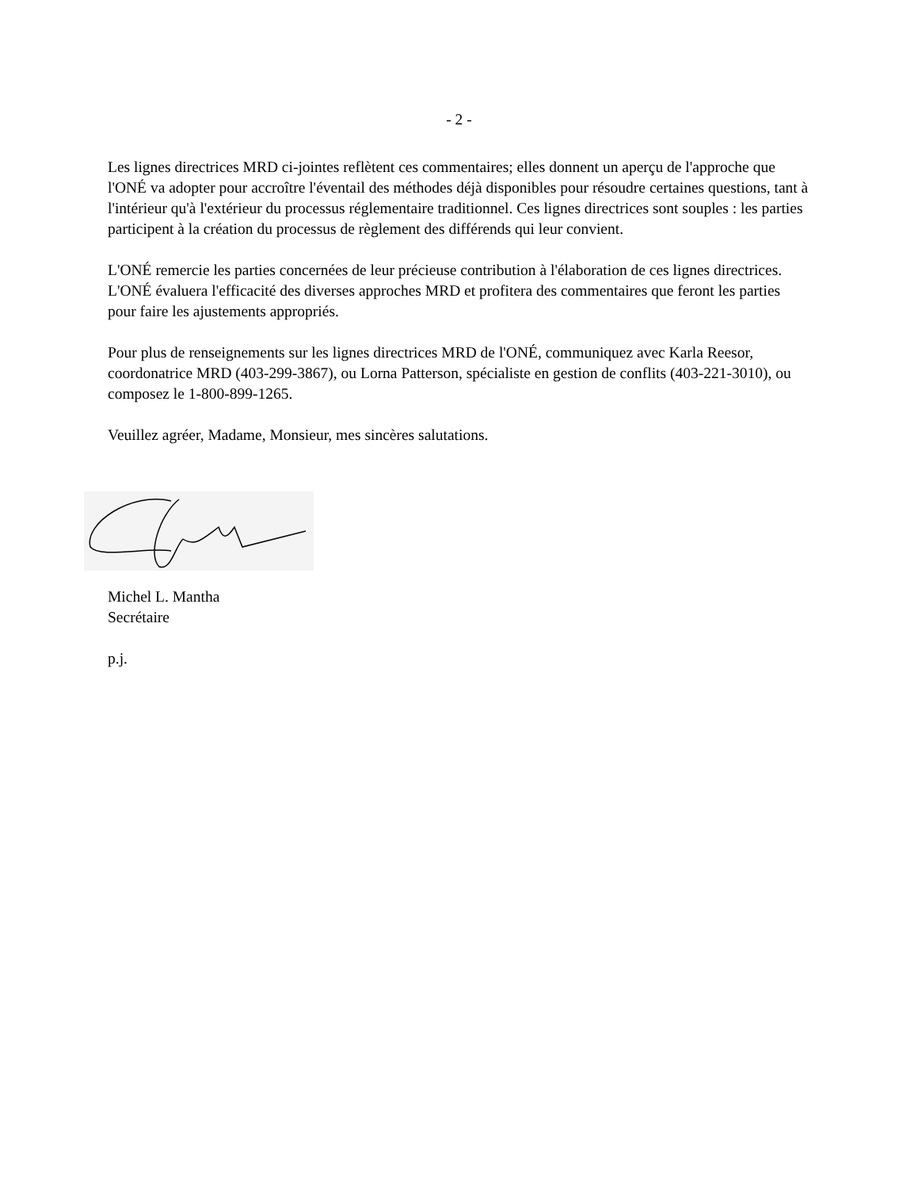- 2 -
Les lignes directrices MRD ci-jointes reflètent ces commentaires; elles donnent un aperçu de l'approche que l'ONÉ va adopter pour accroître l'éventail des méthodes déjà disponibles pour résoudre certaines questions, tant à l'intérieur qu'à l'extérieur du processus réglementaire traditionnel. Ces lignes directrices sont souples : les parties participent à la création du processus de règlement des différends qui leur convient.
L'ONÉ remercie les parties concernées de leur précieuse contribution à l'élaboration de ces lignes directrices. L'ONÉ évaluera l'efficacité des diverses approches MRD et profitera des commentaires que feront les parties pour faire les ajustements appropriés.
Pour plus de renseignements sur les lignes directrices MRD de l'ONÉ, communiquez avec Karla Reesor, coordonatrice MRD (403-299-3867), ou Lorna Patterson, spécialiste en gestion de conflits (403-221-3010), ou composez le 1-800-899-1265.
Veuillez agréer, Madame, Monsieur, mes sincères salutations.
Michel L. Mantha
Secrétaire
p.j.